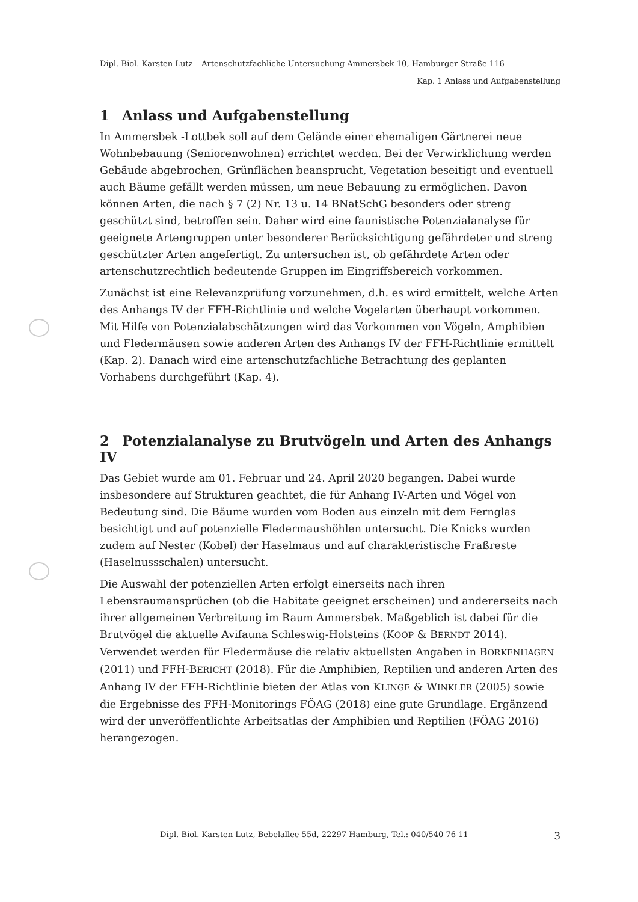Dipl.-Biol. Karsten Lutz – Artenschutzfachliche Untersuchung Ammersbek 10, Hamburger Straße 116
Kap. 1 Anlass und Aufgabenstellung
1 Anlass und Aufgabenstellung
In Ammersbek -Lottbek soll auf dem Gelände einer ehemaligen Gärtnerei neue Wohnbebauung (Seniorenwohnen) errichtet werden. Bei der Verwirklichung werden Gebäude abgebrochen, Grünflächen beansprucht, Vegetation beseitigt und eventuell auch Bäume gefällt werden müssen, um neue Bebauung zu ermöglichen. Davon können Arten, die nach § 7 (2) Nr. 13 u. 14 BNatSchG besonders oder streng geschützt sind, betroffen sein. Daher wird eine faunistische Potenzialanalyse für geeignete Artengruppen unter besonderer Berücksichtigung gefährdeter und streng geschützter Arten angefertigt. Zu untersuchen ist, ob gefährdete Arten oder artenschutzrechtlich bedeutende Gruppen im Eingriffsbereich vorkommen.
Zunächst ist eine Relevanzprüfung vorzunehmen, d.h. es wird ermittelt, welche Arten des Anhangs IV der FFH-Richtlinie und welche Vogelarten überhaupt vorkommen. Mit Hilfe von Potenzialabschätzungen wird das Vorkommen von Vögeln, Amphibien und Fledermäusen sowie anderen Arten des Anhangs IV der FFH-Richtlinie ermittelt (Kap. 2). Danach wird eine artenschutzfachliche Betrachtung des geplanten Vorhabens durchgeführt (Kap. 4).
2 Potenzialanalyse zu Brutvögeln und Arten des Anhangs IV
Das Gebiet wurde am 01. Februar und 24. April 2020 begangen. Dabei wurde insbesondere auf Strukturen geachtet, die für Anhang IV-Arten und Vögel von Bedeutung sind. Die Bäume wurden vom Boden aus einzeln mit dem Fernglas besichtigt und auf potenzielle Fledermaushöhlen untersucht. Die Knicks wurden zudem auf Nester (Kobel) der Haselmaus und auf charakteristische Fraßreste (Haselnussschalen) untersucht.
Die Auswahl der potenziellen Arten erfolgt einerseits nach ihren Lebensraumansprüchen (ob die Habitate geeignet erscheinen) und andererseits nach ihrer allgemeinen Verbreitung im Raum Ammersbek. Maßgeblich ist dabei für die Brutvögel die aktuelle Avifauna Schleswig-Holsteins (KOOP & BERNDT 2014). Verwendet werden für Fledermäuse die relativ aktuellsten Angaben in BORKENHAGEN (2011) und FFH-BERICHT (2018). Für die Amphibien, Reptilien und anderen Arten des Anhang IV der FFH-Richtlinie bieten der Atlas von KLINGE & WINKLER (2005) sowie die Ergebnisse des FFH-Monitorings FÖAG (2018) eine gute Grundlage. Ergänzend wird der unveröffentlichte Arbeitsatlas der Amphibien und Reptilien (FÖAG 2016) herangezogen.
Dipl.-Biol. Karsten Lutz, Bebelallee 55d, 22297 Hamburg, Tel.: 040/540 76 11 3